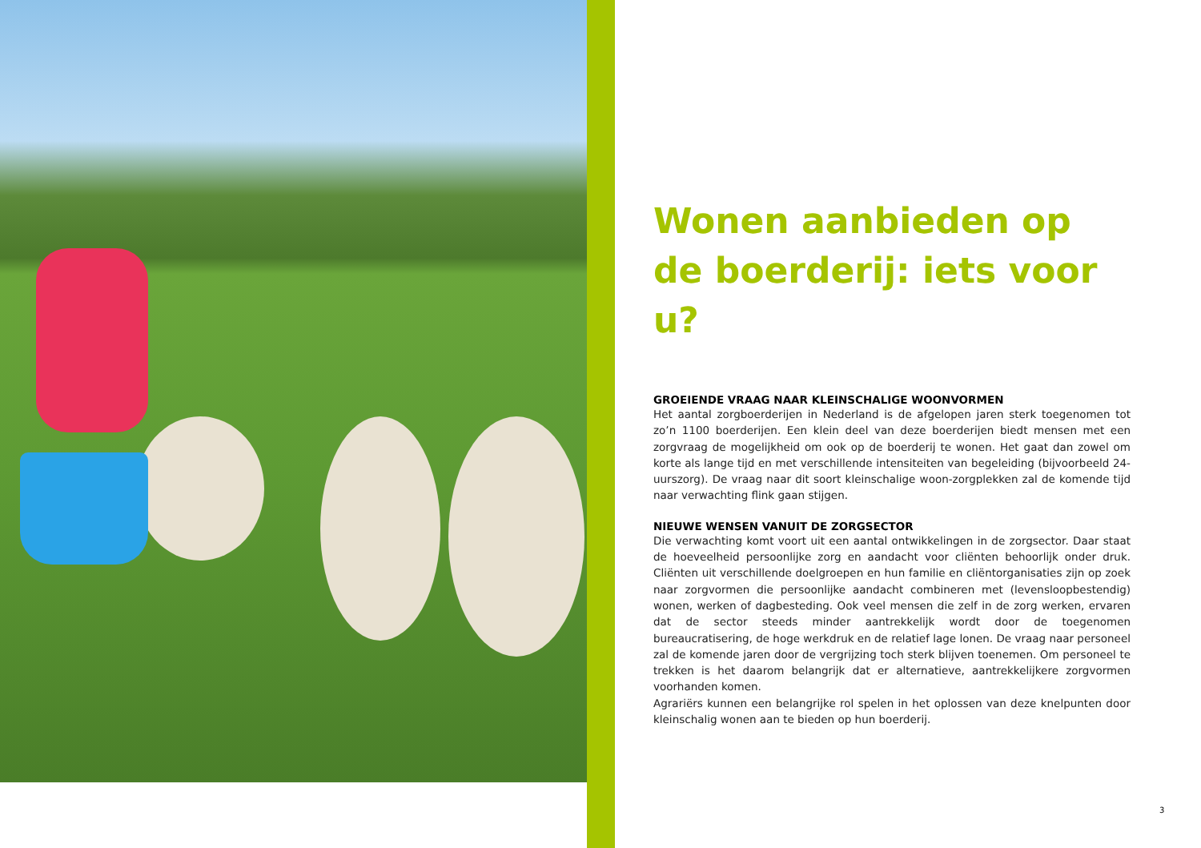Wonen aanbieden op de boerderij: iets voor u?
GROEIENDE VRAAG NAAR KLEINSCHALIGE WOONVORMEN
Het aantal zorgboerderijen in Nederland is de afgelopen jaren sterk toegenomen tot zo’n 1100 boerderijen. Een klein deel van deze boerderijen biedt mensen met een zorgvraag de mogelijkheid om ook op de boerderij te wonen. Het gaat dan zowel om korte als lange tijd en met verschillende intensiteiten van begeleiding (bijvoorbeeld 24-uurszorg). De vraag naar dit soort kleinschalige woon-zorgplekken zal de komende tijd naar verwachting flink gaan stijgen.
NIEUWE WENSEN VANUIT DE ZORGSECTOR
Die verwachting komt voort uit een aantal ontwikkelingen in de zorgsector. Daar staat de hoeveelheid persoonlijke zorg en aandacht voor cliënten behoorlijk onder druk. Cliënten uit verschillende doelgroepen en hun familie en cliëntorganisaties zijn op zoek naar zorgvormen die persoonlijke aandacht combineren met (levensloopbestendig) wonen, werken of dagbesteding. Ook veel mensen die zelf in de zorg werken, ervaren dat de sector steeds minder aantrekkelijk wordt door de toegenomen bureaucratisering, de hoge werkdruk en de relatief lage lonen. De vraag naar personeel zal de komende jaren door de vergrijzing toch sterk blijven toenemen. Om personeel te trekken is het daarom belangrijk dat er alternatieve, aantrekkelijkere zorgvormen voorhanden komen.
Agrariërs kunnen een belangrijke rol spelen in het oplossen van deze knelpunten door kleinschalig wonen aan te bieden op hun boerderij.
3